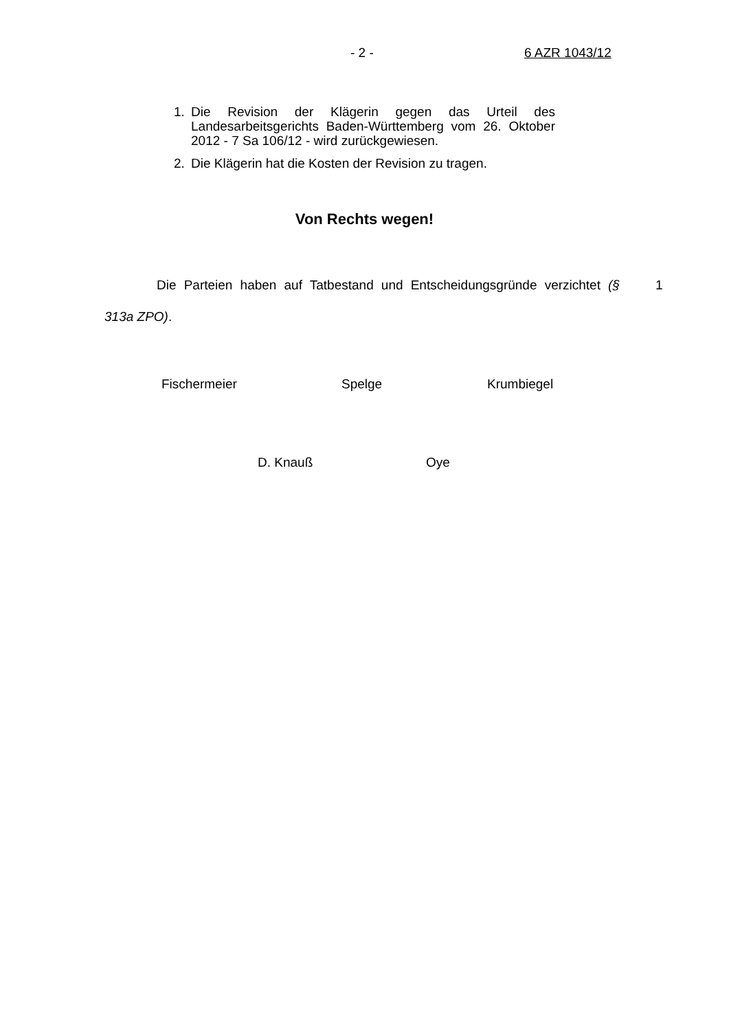- 2 - 6 AZR 1043/12
1. Die Revision der Klägerin gegen das Urteil des Landesarbeitsgerichts Baden-Württemberg vom 26. Oktober 2012 - 7 Sa 106/12 - wird zurückgewiesen.
2. Die Klägerin hat die Kosten der Revision zu tragen.
Von Rechts wegen!
Die Parteien haben auf Tatbestand und Entscheidungsgründe verzichtet (§ 313a ZPO).
1
Fischermeier Spelge Krumbiegel
D. Knauß Oye